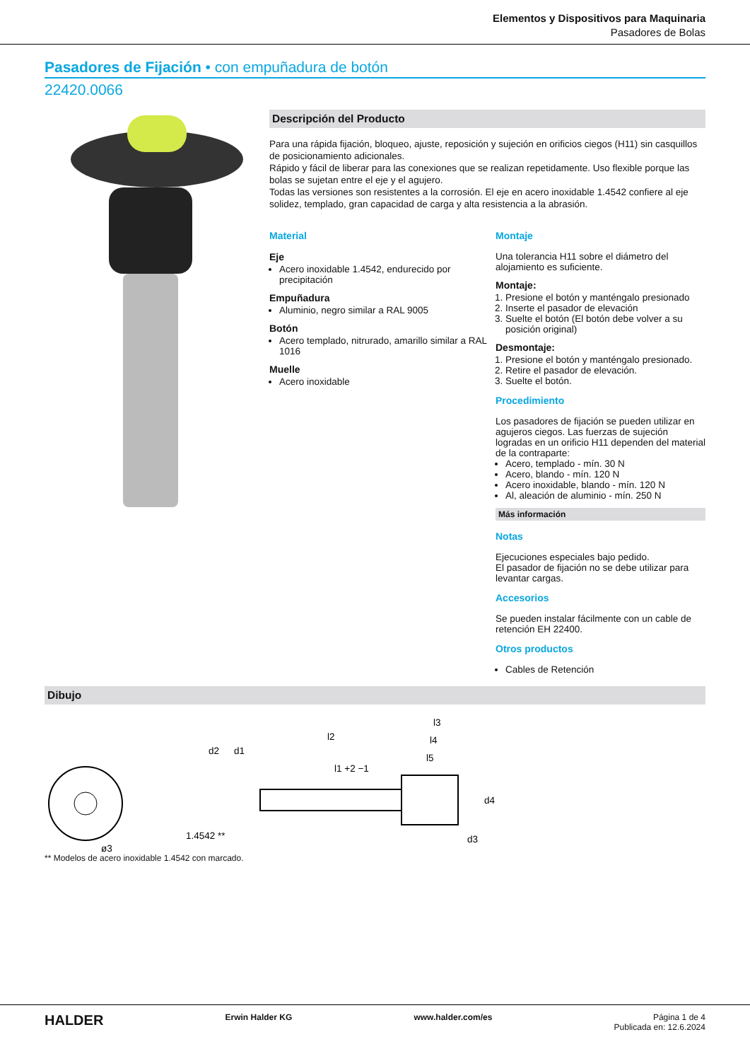Elementos y Dispositivos para Maquinaria
Pasadores de Bolas
Pasadores de Fijación • con empuñadura de botón
22420.0066
Descripción del Producto
Para una rápida fijación, bloqueo, ajuste, reposición y sujeción en orificios ciegos (H11) sin casquillos de posicionamiento adicionales.
Rápido y fácil de liberar para las conexiones que se realizan repetidamente. Uso flexible porque las bolas se sujetan entre el eje y el agujero.
Todas las versiones son resistentes a la corrosión. El eje en acero inoxidable 1.4542 confiere al eje solidez, templado, gran capacidad de carga y alta resistencia a la abrasión.
Material
Eje
Acero inoxidable 1.4542, endurecido por precipitación
Empuñadura
Aluminio, negro similar a RAL 9005
Botón
Acero templado, nitrurado, amarillo similar a RAL 1016
Muelle
Acero inoxidable
Montaje
Una tolerancia H11 sobre el diámetro del alojamiento es suficiente.
Montaje:
1. Presione el botón y manténgalo presionado
2. Inserte el pasador de elevación
3. Suelte el botón (El botón debe volver a su posición original)
Desmontaje:
1. Presione el botón y manténgalo presionado.
2. Retire el pasador de elevación.
3. Suelte el botón.
Procedimiento
Los pasadores de fijación se pueden utilizar en agujeros ciegos. Las fuerzas de sujeción logradas en un orificio H11 dependen del material de la contraparte:
Acero, templado - mín. 30 N
Acero, blando - mín. 120 N
Acero inoxidable, blando - mín. 120 N
Al, aleación de aluminio - mín. 250 N
Más información
Notas
Ejecuciones especiales bajo pedido.
El pasador de fijación no se debe utilizar para levantar cargas.
Accesorios
Se pueden instalar fácilmente con un cable de retención EH 22400.
Otros productos
Cables de Retención
Dibujo
1.4542 **
ø3
l2
l3
l4
l5
l1 +2 −1
d2
d1
d3
d4
** Modelos de acero inoxidable 1.4542 con marcado.
HALDER Erwin Halder KG www.halder.com/es Página 1 de 4
Publicada en: 12.6.2024